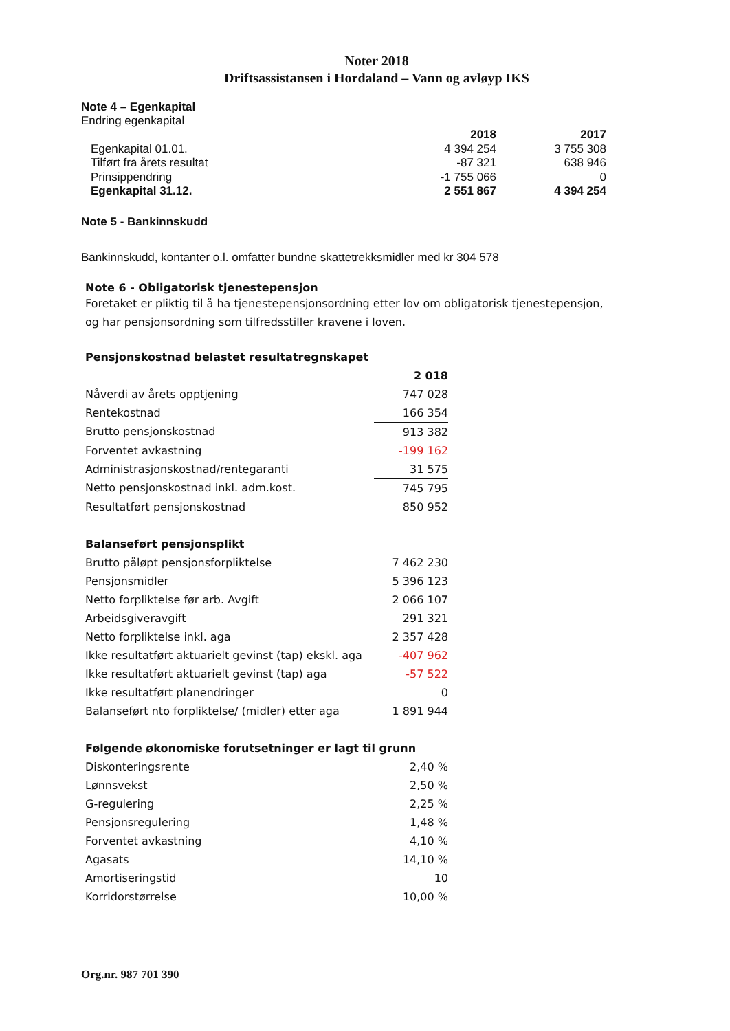Noter 2018
Driftsassistansen i Hordaland – Vann og avløyp IKS
Note 4 – Egenkapital
Endring egenkapital
| | 2018 | 2017 |
| --- | --- | --- |
| Egenkapital 01.01. | 4 394 254 | 3 755 308 |
| Tilført fra årets resultat | -87 321 | 638 946 |
| Prinsippendring | -1 755 066 | 0 |
| Egenkapital 31.12. | 2 551 867 | 4 394 254 |
Note 5 - Bankinnskudd
Bankinnskudd, kontanter o.l. omfatter bundne skattetrekksmidler med kr 304 578
Note 6 - Obligatorisk tjenestepensjon
Foretaket er pliktig til å ha tjenestepensjonsordning etter lov om obligatorisk tjenestepensjon,
og har pensjonsordning som tilfredsstiller kravene i loven.
| Pensjonskostnad belastet resultatregnskapet | |
| --- | --- |
| | 2 018 |
| Nåverdi av årets opptjening | 747 028 |
| Rentekostnad | 166 354 |
| Brutto pensjonskostnad | 913 382 |
| Forventet avkastning | -199 162 |
| Administrasjonskostnad/rentegaranti | 31 575 |
| Netto pensjonskostnad inkl. adm.kost. | 745 795 |
| Resultatført pensjonskostnad | 850 952 |
| Balanseført pensjonsplikt | |
| Brutto påløpt pensjonsforpliktelse | 7 462 230 |
| Pensjonsmidler | 5 396 123 |
| Netto forpliktelse før arb. Avgift | 2 066 107 |
| Arbeidsgiveravgift | 291 321 |
| Netto forpliktelse inkl. aga | 2 357 428 |
| Ikke resultatført aktuarielt gevinst (tap) ekskl. aga | -407 962 |
| Ikke resultatført aktuarielt gevinst (tap) aga | -57 522 |
| Ikke resultatført planendringer | 0 |
| Balanseført nto forpliktelse/ (midler) etter aga | 1 891 944 |
| Følgende økonomiske forutsetninger er lagt til grunn | |
| Diskonteringsrente | 2,40 % |
| Lønnsvekst | 2,50 % |
| G-regulering | 2,25 % |
| Pensjonsregulering | 1,48 % |
| Forventet avkastning | 4,10 % |
| Agasats | 14,10 % |
| Amortiseringstid | 10 |
| Korridorstørrelse | 10,00 % |
Org.nr. 987 701 390